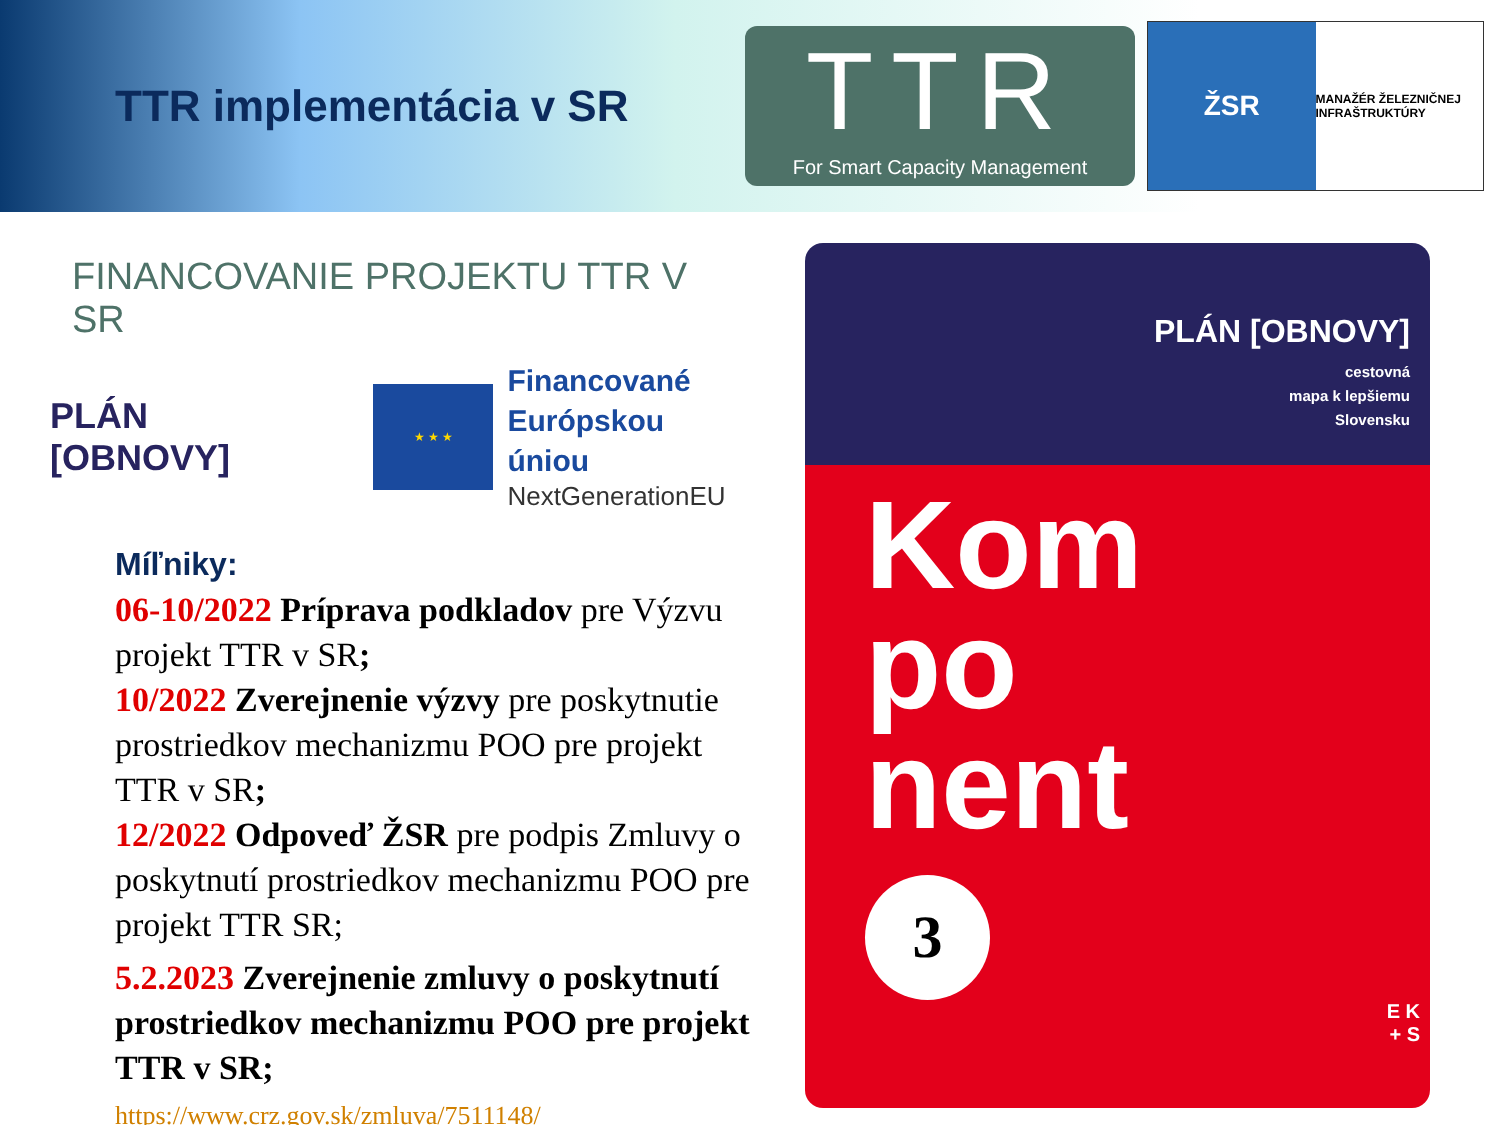TTR implementácia v SR
TTR
For Smart Capacity Management
ŽSR
MANAŽÉR ŽELEZNIČNEJ INFRAŠTRUKTÚRY
FINANCOVANIE PROJEKTU TTR V SR
PLÁN [OBNOVY]
★ ★ ★
Financované
Európskou úniou
NextGenerationEU
Míľniky:
06-10/2022 Príprava podkladov pre Výzvu projekt TTR v SR;
10/2022 Zverejnenie výzvy pre poskytnutie prostriedkov mechanizmu POO pre projekt TTR v SR;
12/2022 Odpoveď ŽSR pre podpis Zmluvy o poskytnutí prostriedkov mechanizmu POO pre projekt TTR SR;
5.2.2023 Zverejnenie zmluvy o poskytnutí prostriedkov mechanizmu POO pre projekt TTR v SR;
https://www.crz.gov.sk/zmluva/7511148/
PLÁN [OBNOVY]
cestovná
mapa k lepšiemu
Slovensku
Kom
po
nent
3
E K
+ S